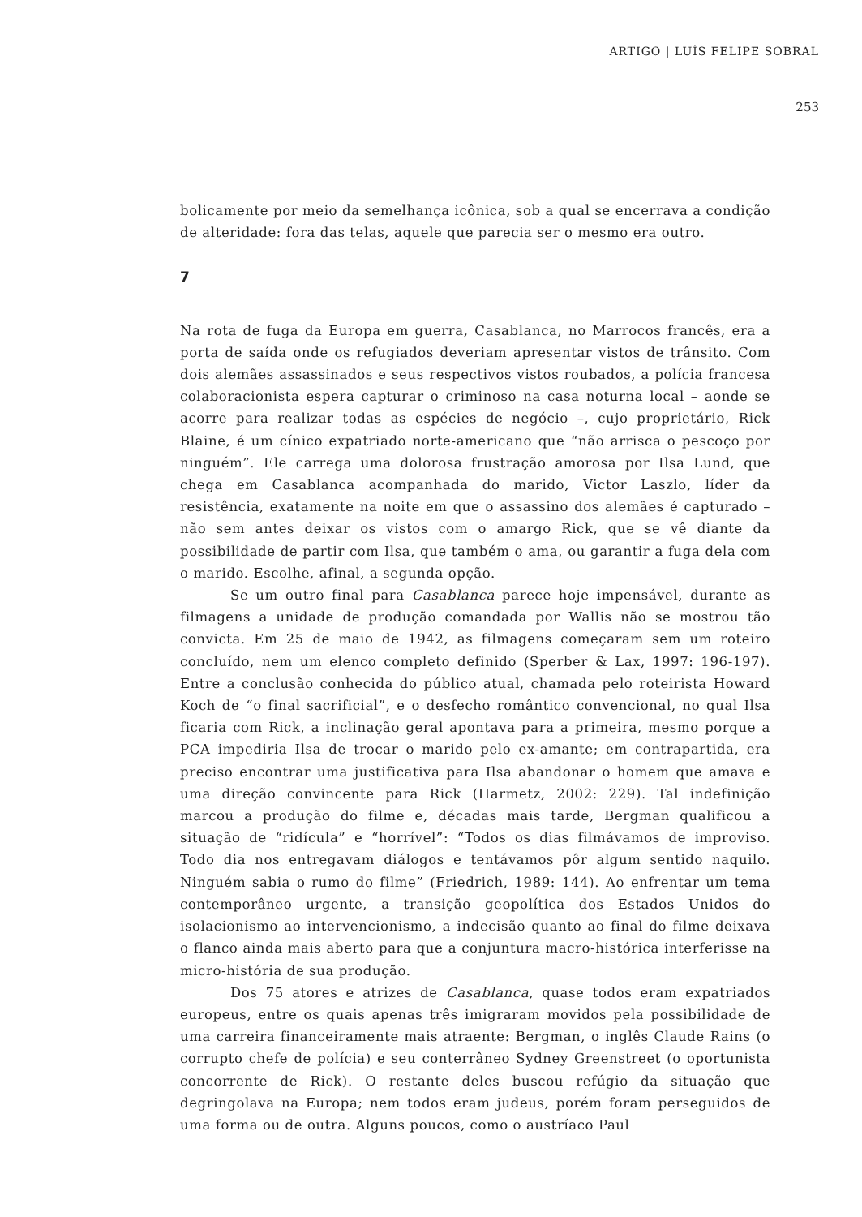ARTIGO | LUÍS FELIPE SOBRAL
253
bolicamente por meio da semelhança icônica, sob a qual se encerrava a condição de alteridade: fora das telas, aquele que parecia ser o mesmo era outro.
7
Na rota de fuga da Europa em guerra, Casablanca, no Marrocos francês, era a porta de saída onde os refugiados deveriam apresentar vistos de trânsito. Com dois alemães assassinados e seus respectivos vistos roubados, a polícia francesa colaboracionista espera capturar o criminoso na casa noturna local – aonde se acorre para realizar todas as espécies de negócio –, cujo proprietário, Rick Blaine, é um cínico expatriado norte-americano que “não arrisca o pescoço por ninguém”. Ele carrega uma dolorosa frustração amorosa por Ilsa Lund, que chega em Casablanca acompanhada do marido, Victor Laszlo, líder da resistência, exatamente na noite em que o assassino dos alemães é capturado – não sem antes deixar os vistos com o amargo Rick, que se vê diante da possibilidade de partir com Ilsa, que também o ama, ou garantir a fuga dela com o marido. Escolhe, afinal, a segunda opção.
Se um outro final para Casablanca parece hoje impensável, durante as filmagens a unidade de produção comandada por Wallis não se mostrou tão convicta. Em 25 de maio de 1942, as filmagens começaram sem um roteiro concluído, nem um elenco completo definido (Sperber & Lax, 1997: 196-197). Entre a conclusão conhecida do público atual, chamada pelo roteirista Howard Koch de “o final sacrificial”, e o desfecho romântico convencional, no qual Ilsa ficaria com Rick, a inclinação geral apontava para a primeira, mesmo porque a PCA impediria Ilsa de trocar o marido pelo ex-amante; em contrapartida, era preciso encontrar uma justificativa para Ilsa abandonar o homem que amava e uma direção convincente para Rick (Harmetz, 2002: 229). Tal indefinição marcou a produção do filme e, décadas mais tarde, Bergman qualificou a situação de “ridícula” e “horrível”: “Todos os dias filmávamos de improviso. Todo dia nos entregavam diálogos e tentávamos pôr algum sentido naquilo. Ninguém sabia o rumo do filme” (Friedrich, 1989: 144). Ao enfrentar um tema contemporâneo urgente, a transição geopolítica dos Estados Unidos do isolacionismo ao intervencionismo, a indecisão quanto ao final do filme deixava o flanco ainda mais aberto para que a conjuntura macro-histórica interferisse na micro-história de sua produção.
Dos 75 atores e atrizes de Casablanca, quase todos eram expatriados europeus, entre os quais apenas três imigraram movidos pela possibilidade de uma carreira financeiramente mais atraente: Bergman, o inglês Claude Rains (o corrupto chefe de polícia) e seu conterrâneo Sydney Greenstreet (o oportunista concorrente de Rick). O restante deles buscou refúgio da situação que degringolava na Europa; nem todos eram judeus, porém foram perseguidos de uma forma ou de outra. Alguns poucos, como o austríaco Paul